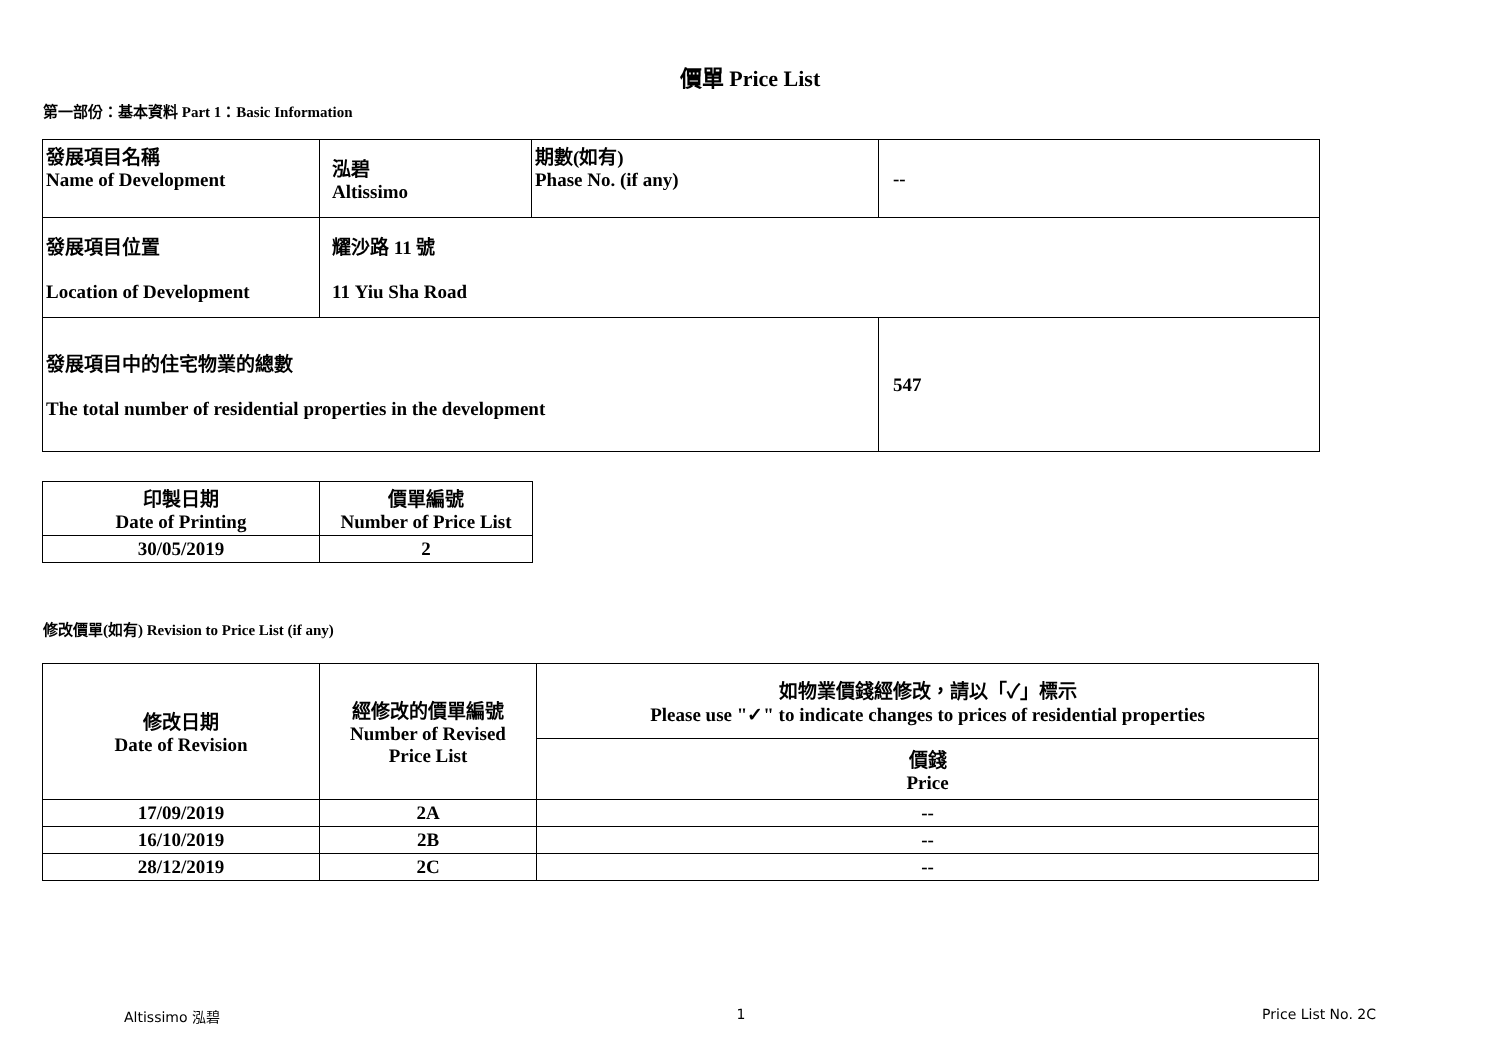價單 Price List
第一部份：基本資料 Part 1：Basic Information
| 發展項目名稱 Name of Development | 泓碧 Altissimo | 期數(如有) Phase No. (if any) | -- |
| 發展項目位置 Location of Development | 耀沙路 11 號 11 Yiu Sha Road | | |
| 發展項目中的住宅物業的總數 The total number of residential properties in the development | | | 547 |
| 印製日期 Date of Printing | 價單編號 Number of Price List |
| 30/05/2019 | 2 |
修改價單(如有) Revision to Price List (if any)
| 修改日期 Date of Revision | 經修改的價單編號 Number of Revised Price List | 如物業價錢經修改，請以「✓」標示 Please use "✓" to indicate changes to prices of residential properties |
| | | 價錢 Price |
| 17/09/2019 | 2A | -- |
| 16/10/2019 | 2B | -- |
| 28/12/2019 | 2C | -- |
Altissimo 泓碧 1 Price List No. 2C